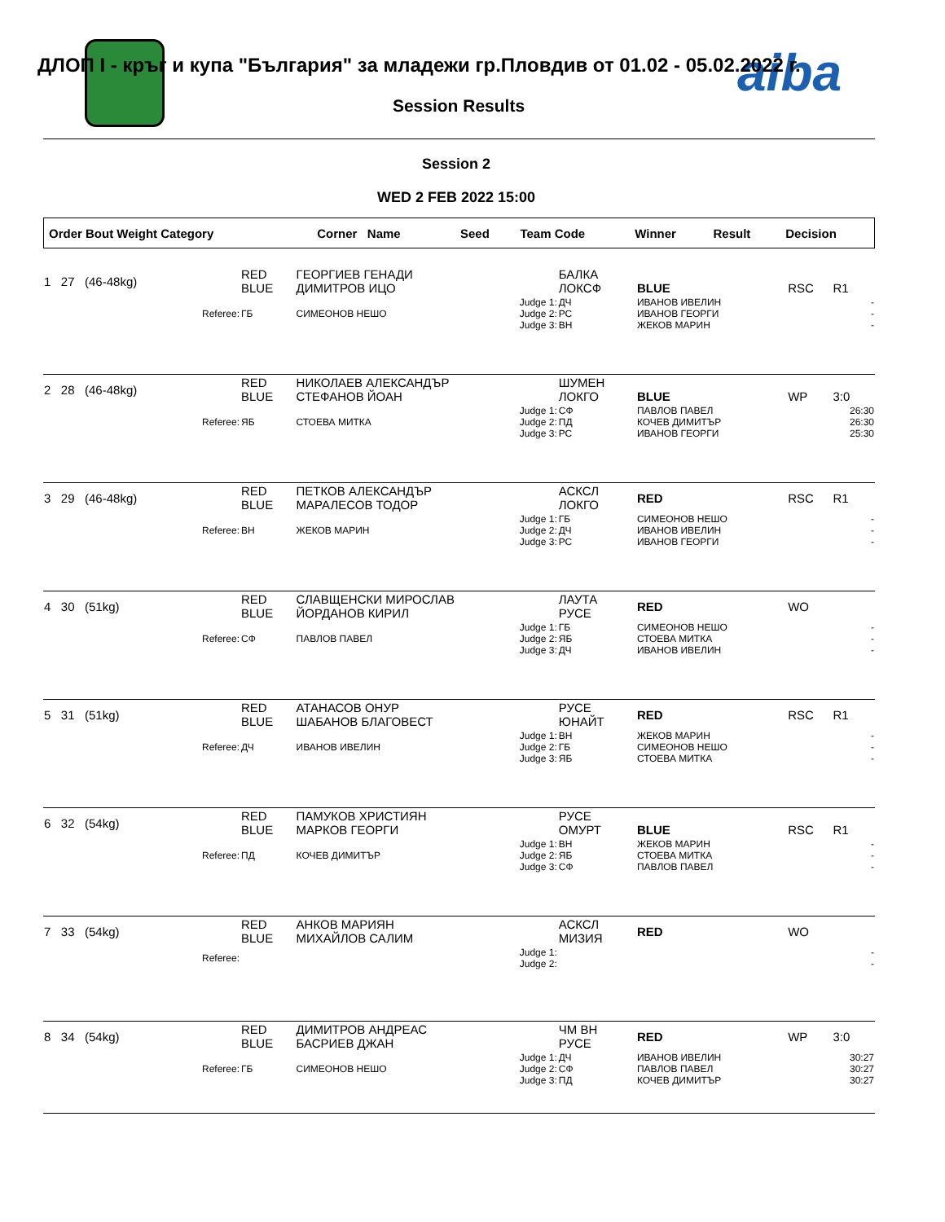aiba
ДЛОП I - кръг и купа "България" за младежи гр.Пловдив от 01.02 - 05.02.2022 г.
Session Results
Session 2
WED 2 FEB 2022 15:00
| Order Bout Weight Category | Corner Name | Seed | Team Code | Winner | Result | Decision |
| 1 27 (46-48kg) | RED BLUE | ГЕОРГИЕВ ГЕНАДИ ДИМИТРОВ ИЦО | | БАЛКА ЛОКСФ | BLUE | RSC | R1 |
| Referee: | ГБ | СИМЕОНОВ НЕШО | Judge 1: Judge 2: Judge 3: | ДЧ РС ВН | ИВАНОВ ИВЕЛИН ИВАНОВ ГЕОРГИ ЖЕКОВ МАРИН | | - - - |
| 2 28 (46-48kg) | RED BLUE | НИКОЛАЕВ АЛЕКСАНДЪР СТЕФАНОВ ЙОАН | | ШУМЕН ЛОКГО | BLUE | WP | 3:0 |
| Referee: | ЯБ | СТОЕВА МИТКА | Judge 1: Judge 2: Judge 3: | СФ ПД РС | ПАВЛОВ ПАВЕЛ КОЧЕВ ДИМИТЪР ИВАНОВ ГЕОРГИ | | 26:30 26:30 25:30 |
| 3 29 (46-48kg) | RED BLUE | ПЕТКОВ АЛЕКСАНДЪР МАРАЛЕСОВ ТОДОР | | АСКСЛ ЛОКГО | RED | RSC | R1 |
| Referee: | ВН | ЖЕКОВ МАРИН | Judge 1: Judge 2: Judge 3: | ГБ ДЧ РС | СИМЕОНОВ НЕШО ИВАНОВ ИВЕЛИН ИВАНОВ ГЕОРГИ | | - - - |
| 4 30 (51kg) | RED BLUE | СЛАВЩЕНСКИ МИРОСЛАВ ЙОРДАНОВ КИРИЛ | | ЛАУТА РУСЕ | RED | WO | |
| Referee: | СФ | ПАВЛОВ ПАВЕЛ | Judge 1: Judge 2: Judge 3: | ГБ ЯБ ДЧ | СИМЕОНОВ НЕШО СТОЕВА МИТКА ИВАНОВ ИВЕЛИН | | - - - |
| 5 31 (51kg) | RED BLUE | АТАНАСОВ ОНУР ШАБАНОВ БЛАГОВЕСТ | | РУСЕ ЮНАЙТ | RED | RSC | R1 |
| Referee: | ДЧ | ИВАНОВ ИВЕЛИН | Judge 1: Judge 2: Judge 3: | ВН ГБ ЯБ | ЖЕКОВ МАРИН СИМЕОНОВ НЕШО СТОЕВА МИТКА | | - - - |
| 6 32 (54kg) | RED BLUE | ПАМУКОВ ХРИСТИЯН МАРКОВ ГЕОРГИ | | РУСЕ ОМУРТ | BLUE | RSC | R1 |
| Referee: | ПД | КОЧЕВ ДИМИТЪР | Judge 1: Judge 2: Judge 3: | ВН ЯБ СФ | ЖЕКОВ МАРИН СТОЕВА МИТКА ПАВЛОВ ПАВЕЛ | | - - - |
| 7 33 (54kg) | RED BLUE | АНКОВ МАРИЯН МИХАЙЛОВ САЛИМ | | АСКСЛ МИЗИЯ | RED | WO | |
| Referee: | | | Judge 1: Judge 2: | | | | - - |
| 8 34 (54kg) | RED BLUE | ДИМИТРОВ АНДРЕАС БАСРИЕВ ДЖАН | | ЧМ ВН РУСЕ | RED | WP | 3:0 |
| Referee: | ГБ | СИМЕОНОВ НЕШО | Judge 1: Judge 2: Judge 3: | ДЧ СФ ПД | ИВАНОВ ИВЕЛИН ПАВЛОВ ПАВЕЛ КОЧЕВ ДИМИТЪР | | 30:27 30:27 30:27 |